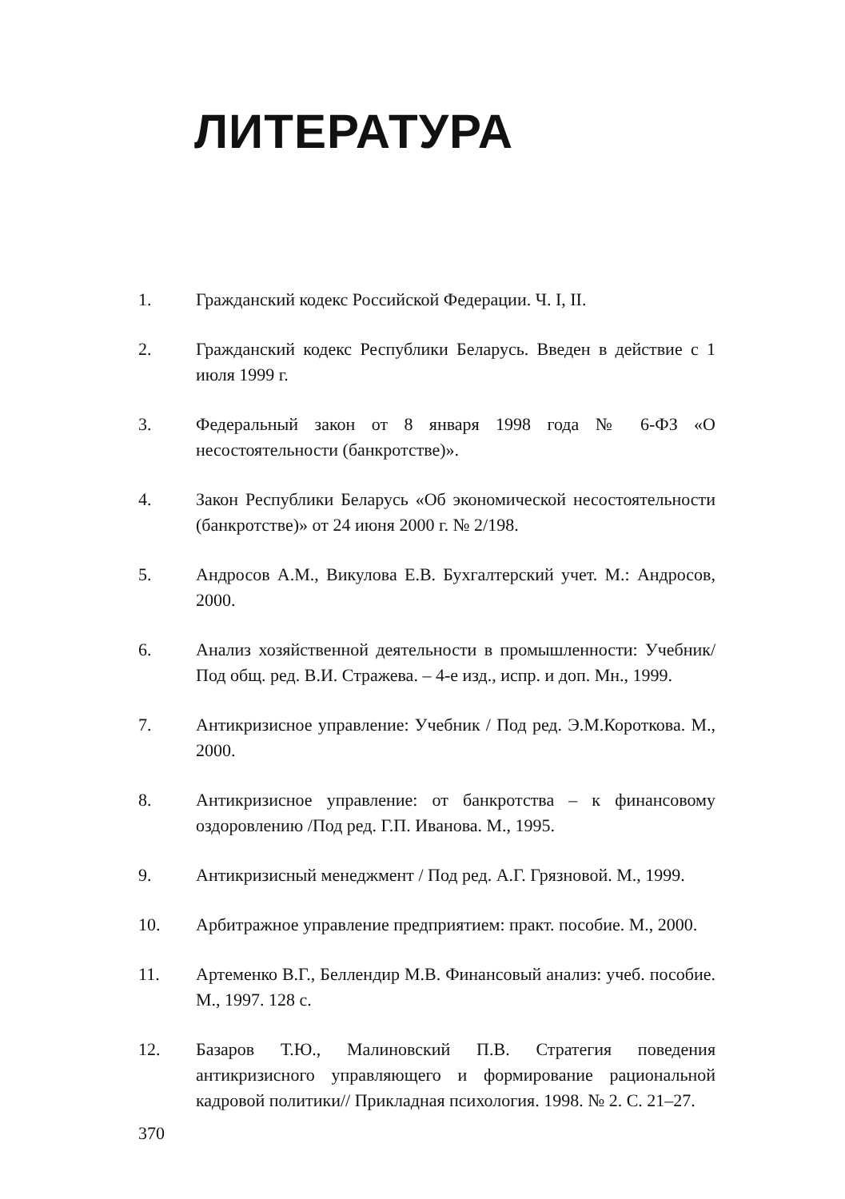ЛИТЕРАТУРА
1. Гражданский кодекс Российской Федерации. Ч. I, II.
2. Гражданский кодекс Республики Беларусь. Введен в действие с 1 июля 1999 г.
3. Федеральный закон от 8 января 1998 года № 6-ФЗ «О несостоятельности (банкротстве)».
4. Закон Республики Беларусь «Об экономической несостоятельности (банкротстве)» от 24 июня 2000 г. № 2/198.
5. Андросов А.М., Викулова Е.В. Бухгалтерский учет. М.: Андросов, 2000.
6. Анализ хозяйственной деятельности в промышленности: Учебник/ Под общ. ред. В.И. Стражева. – 4-е изд., испр. и доп. Мн., 1999.
7. Антикризисное управление: Учебник / Под ред. Э.М.Короткова. М., 2000.
8. Антикризисное управление: от банкротства – к финансовому оздоровлению /Под ред. Г.П. Иванова. М., 1995.
9. Антикризисный менеджмент / Под ред. А.Г. Грязновой. М., 1999.
10. Арбитражное управление предприятием: практ. пособие. М., 2000.
11. Артеменко В.Г., Беллендир М.В. Финансовый анализ: учеб. пособие. М., 1997. 128 с.
12. Базаров Т.Ю., Малиновский П.В. Стратегия поведения антикризисного управляющего и формирование рациональной кадровой политики// Прикладная психология. 1998. № 2. С. 21–27.
370